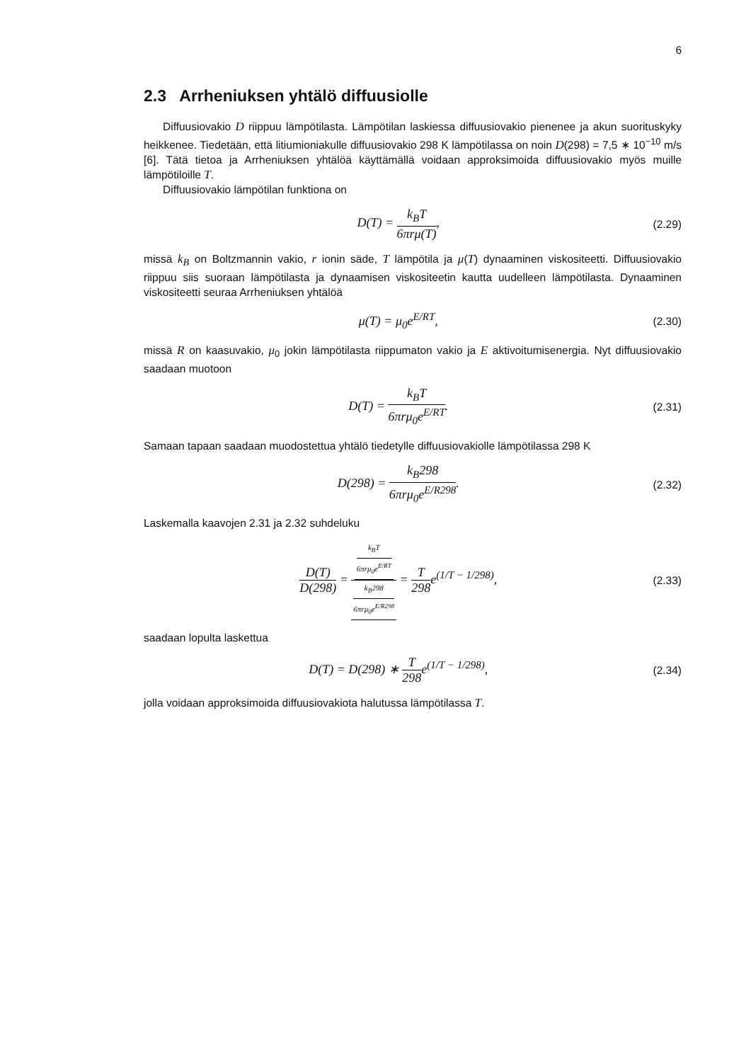6
2.3 Arrheniuksen yhtälö diffuusiolle
Diffuusiovakio D riippuu lämpötilasta. Lämpötilan laskiessa diffuusiovakio pienenee ja akun suorituskyky heikkenee. Tiedetään, että litiumioniakulle diffuusiovakio 298 K lämpötilassa on noin D(298) = 7,5 ∗ 10<sup>−10</sup> m/s [6]. Tätä tietoa ja Arrheniuksen yhtälöä käyttämällä voidaan approksimoida diffuusiovakio myös muille lämpötiloille T.
Diffuusiovakio lämpötilan funktiona on
D(T) = k<sub>B</sub>T 6πrμ(T),
(2.29)
missä k<sub>B</sub> on Boltzmannin vakio, r ionin säde, T lämpötila ja μ(T) dynaaminen viskositeetti. Diffuusiovakio riippuu siis suoraan lämpötilasta ja dynaamisen viskositeetin kautta uudelleen lämpötilasta. Dynaaminen viskositeetti seuraa Arrheniuksen yhtälöä
μ(T) = μ<sub>0</sub>e<sup>E/RT</sup>,
(2.30)
missä R on kaasuvakio, μ<sub>0</sub> jokin lämpötilasta riippumaton vakio ja E aktivoitumisenergia. Nyt diffuusiovakio saadaan muotoon
D(T) = k<sub>B</sub>T 6πrμ<sub>0</sub>e<sup>E/RT</sup>.
(2.31)
Samaan tapaan saadaan muodostettua yhtälö tiedetylle diffuusiovakiolle lämpötilassa 298 K
D(298) = k<sub>B</sub>298 6πrμ<sub>0</sub>e<sup>E/R298</sup>.
(2.32)
Laskemalla kaavojen 2.31 ja 2.32 suhdeluku
D(T) D(298) = k<sub>B</sub>T 6πrμ<sub>0</sub>e<sup>E/RT</sup> k<sub>B</sub>298 6πrμ<sub>0</sub>e<sup>E/R298</sup> = T 298e<sup>(1/T − 1/298)</sup>,
(2.33)
saadaan lopulta laskettua
D(T) = D(298) ∗ T 298e<sup>(1/T − 1/298)</sup>,
(2.34)
jolla voidaan approksimoida diffuusiovakiota halutussa lämpötilassa T.